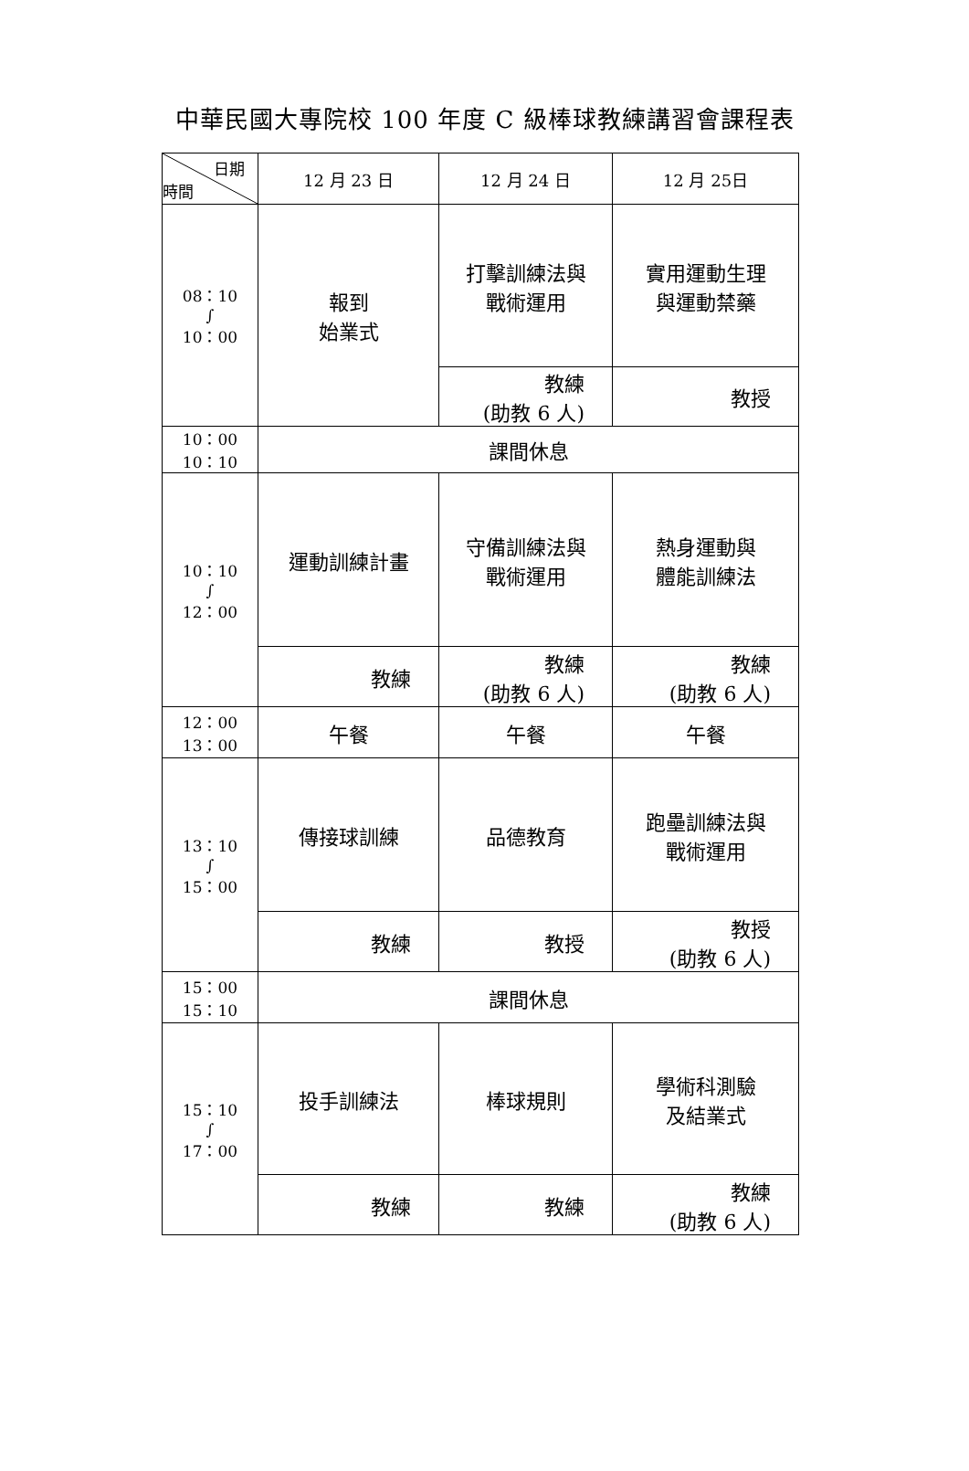中華民國大專院校 100 年度 C 級棒球教練講習會課程表
| 日期 時間 | 12 月 23 日 | 12 月 24 日 | 12 月 25日 |
| --- | --- | --- | --- |
| 08：10 ∫ 10：00 | 報到 始業式 | 打擊訓練法與 戰術運用 | 實用運動生理 與運動禁藥 |
| | | 教練 (助教 6 人) | 教授 |
| 10：00 10：10 | 課間休息 | | |
| 10：10 ∫ 12：00 | 運動訓練計畫 | 守備訓練法與 戰術運用 | 熱身運動與 體能訓練法 |
| | 教練 | 教練 (助教 6 人) | 教練 (助教 6 人) |
| 12：00 13：00 | 午餐 | 午餐 | 午餐 |
| 13：10 ∫ 15：00 | 傳接球訓練 | 品德教育 | 跑壘訓練法與 戰術運用 |
| | 教練 | 教授 | 教授 (助教 6 人) |
| 15：00 15：10 | 課間休息 | | |
| 15：10 ∫ 17：00 | 投手訓練法 | 棒球規則 | 學術科測驗 及結業式 |
| | 教練 | 教練 | 教練 (助教 6 人) |